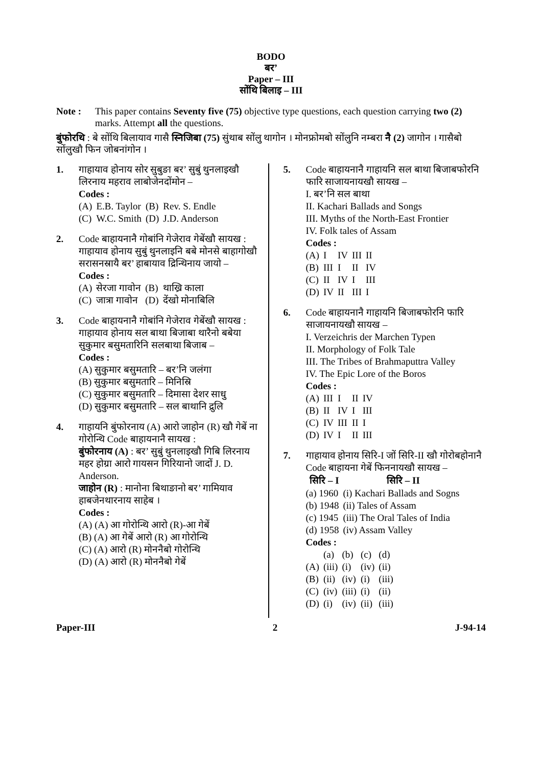BODO
बर’
Paper – III
सोंथि बिलाइ – III
Note : This paper contains Seventy five (75) objective type questions, each question carrying two (2) marks. Attempt all the questions.
बुंफोरथि : बे सोंथि बिलायाव गासै स्निजिबा (75) सुंथाब सोंलु थागोन । मोनफ्रोमबो सोंलुनि नम्बरा नै (2) जागोन । गासैबो सोंलुखौ फिन जोबनांगोन ।
1. गाहायाव होनाय सोर सुबुङा बर’ सुबुं थुनलाइखौ लिरनाय महराव लाबोजेनदोंमोन –
Codes :
| (A) | E.B. Taylor | (B) | Rev. S. Endle |
| (C) | W.C. Smith | (D) | J.D. Anderson |
2. Code बाहायनानै गोबांनि गेजेराव गेबेंखौ सायख : गाहायाव होनाय सुबुं थुनलाइनि बबे मोनसे बाहागोखौ सरासनस्रायै बर’ हाबायाव द्रिन्थिनाय जायो –
Codes :
| (A) | सेरजा गावोन | (B) | थाख्रि काला |
| (C) | जात्रा गावोन | (D) | देंखो मोनाबिलि |
3. Code बाहायनानै गोबांनि गेजेराव गेबेंखौ सायख : गाहायाव होनाय सल बाथा बिजाबा थारैनो बबेया सुकुमार बसुमतारिनि सलबाथा बिजाब –
Codes :
(A) सुकुमार बसुमतारि – बर’नि जलंगा
(B) सुकुमार बसुमतारि – मिनिस्रि
(C) सुकुमार बसुमतारि – दिमासा देशर साधु
(D) सुकुमार बसुमतारि – सल बाथानि द्रुलि
4. गाहायनि बुंफोरनाय (A) आरो जाहोन (R) खौ गेबें ना गोरोन्थि Code बाहायनानै सायख :
बुंफोरनाय (A) : बर’ सुबुं थुनलाइखौ गिबि लिरनाय महर होग्रा आरो गायसन गिरियानो जादों J. D. Anderson.
जाहोन (R) : मानोना बिथाङानो बर’ गामियाव हाबजेनथारनाय साहेब ।
Codes :
(A) (A) आ गोरोन्थि आरो (R)-आ गेबें
(B) (A) आ गेबें आरो (R) आ गोरोन्थि
(C) (A) आरो (R) मोननैबो गोरोन्थि
(D) (A) आरो (R) मोननैबो गेबें
5. Code बाहायनानै गाहायनि सल बाथा बिजाबफोरनि फारि साजायनायखौ सायख –
I. बर’नि सल बाथा
II. Kachari Ballads and Songs
III. Myths of the North-East Frontier
IV. Folk tales of Assam
Codes :
| (A) | I | IV | III | II |
| (B) | III | I | II | IV |
| (C) | II | IV | I | III |
| (D) | IV | II | III | I |
6. Code बाहायनानै गाहायनि बिजाबफोरनि फारि साजायनायखौ सायख –
I. Verzeichris der Marchen Typen
II. Morphology of Folk Tale
III. The Tribes of Brahmaputtra Valley
IV. The Epic Lore of the Boros
Codes :
| (A) | III | I | II | IV |
| (B) | II | IV | I | III |
| (C) | IV | III | II | I |
| (D) | IV | I | II | III |
7. गाहायाव होनाय सिरि-I जों सिरि-II खौ गोरोबहोनानै Code बाहायना गेबें फिननायखौ सायख –
| सिरि – I | सिरि – II |
| --- | --- |
| (a) 1960 | (i) Kachari Ballads and Sogns |
| (b) 1948 | (ii) Tales of Assam |
| (c) 1945 | (iii) The Oral Tales of India |
| (d) 1958 | (iv) Assam Valley |
Codes :
| | (a) | (b) | (c) | (d) |
| (A) | (iii) | (i) | (iv) | (ii) |
| (B) | (ii) | (iv) | (i) | (iii) |
| (C) | (iv) | (iii) | (i) | (ii) |
| (D) | (i) | (iv) | (ii) | (iii) |
Paper-III 2 J-94-14